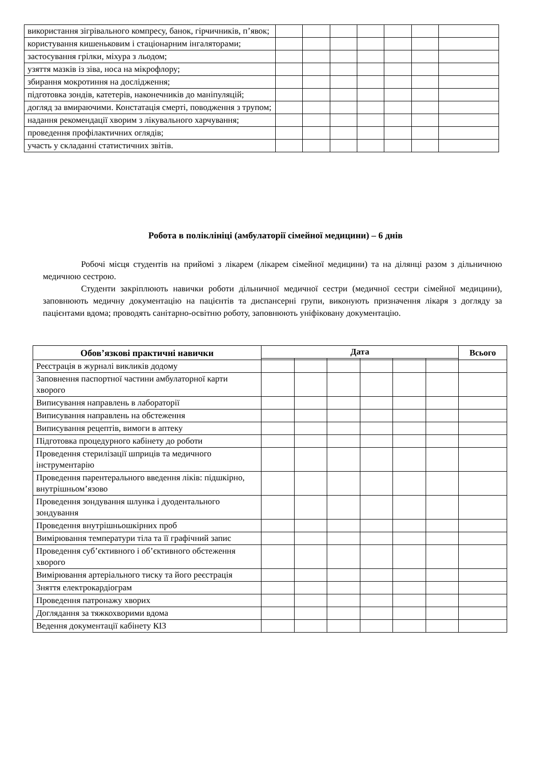| використання зігрівального компресу, банок, гірчичників, п’явок; | | | | | | | |
| користування кишеньковим і стаціонарним інгаляторами; | | | | | | | |
| застосування грілки, міхура з льодом; | | | | | | | |
| узяття мазків із зіва, носа на мікрофлору; | | | | | | | |
| збирання мокротиння на дослідження; | | | | | | | |
| підготовка зондів, катетерів, наконечників до маніпуляцій; | | | | | | | |
| догляд за вмираючими. Констатація смерті, поводження з трупом; | | | | | | | |
| надання рекомендації хворим з лікувального харчування; | | | | | | | |
| проведення профілактичних оглядів; | | | | | | | |
| участь у складанні статистичних звітів. | | | | | | | |
Робота в поліклініці (амбулаторії сімейної медицини) – 6 днів
Робочі місця студентів на прийомі з лікарем (лікарем сімейної медицини) та на ділянці разом з дільничною медичною сестрою.
Студенти закріплюють навички роботи дільничної медичної сестри (медичної сестри сімейної медицини), заповнюють медичну документацію на пацієнтів та диспансерні групи, виконують призначення лікаря з догляду за пацієнтами вдома; проводять санітарно-освітню роботу, заповнюють уніфіковану документацію.
| Обов’язкові практичні навички | Дата | | | | | | Всього |
| --- | --- | --- | --- | --- | --- | --- | --- |
| Реєстрація в журналі викликів додому | | | | | | | |
| Заповнення паспортної частини амбулаторної карти хворого | | | | | | | |
| Виписування направлень в лабораторії | | | | | | | |
| Виписування направлень на обстеження | | | | | | | |
| Виписування рецептів, вимоги в аптеку | | | | | | | |
| Підготовка процедурного кабінету до роботи | | | | | | | |
| Проведення стерилізації шприців та медичного інструментарію | | | | | | | |
| Проведення парентерального введення ліків: підшкірно, внутрішньом’язово | | | | | | | |
| Проведення зондування шлунка і дуодентального зондування | | | | | | | |
| Проведення внутрішньошкірних проб | | | | | | | |
| Вимірювання температури тіла та її графічний запис | | | | | | | |
| Проведення суб’єктивного і об’єктивного обстеження хворого | | | | | | | |
| Вимірювання артеріального тиску та його реєстрація | | | | | | | |
| Зняття електрокардіограм | | | | | | | |
| Проведення патронажу хворих | | | | | | | |
| Доглядання за тяжкохворими вдома | | | | | | | |
| Ведення документації кабінету КІЗ | | | | | | | |